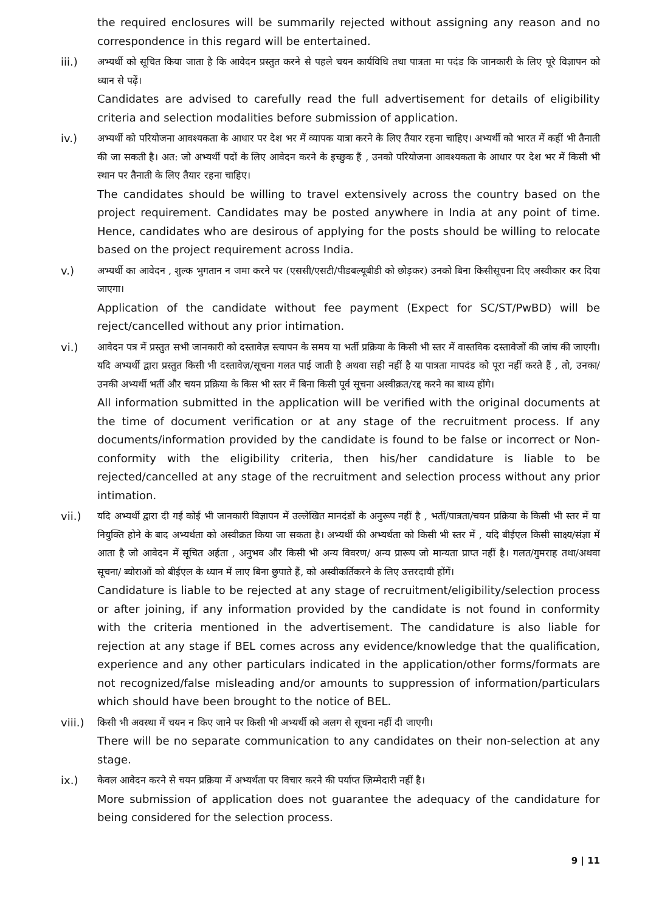the required enclosures will be summarily rejected without assigning any reason and no correspondence in this regard will be entertained.
iii.) अभ्यर्थी को सूचित किया जाता है कि आवेदन प्रस्तुत करने से पहले चयन कार्यविधि तथा पात्रता मा पदंड कि जानकारी के लिए पूरे विज्ञापन को ध्यान से पढ़ें।
Candidates are advised to carefully read the full advertisement for details of eligibility criteria and selection modalities before submission of application.
iv.) अभ्यर्थी को परियोजना आवश्यकता के आधार पर देश भर में व्यापक यात्रा करने के लिए तैयार रहना चाहिए। अभ्यर्थी को भारत में कहीं भी तैनाती की जा सकती है। अत: जो अभ्यर्थी पदों के लिए आवेदन करने के इच्छुक हैं , उनको परियोजना आवश्यकता के आधार पर देश भर में किसी भी स्थान पर तैनाती के लिए तैयार रहना चाहिए।
The candidates should be willing to travel extensively across the country based on the project requirement. Candidates may be posted anywhere in India at any point of time. Hence, candidates who are desirous of applying for the posts should be willing to relocate based on the project requirement across India.
v.) अभ्यर्थी का आवेदन , शुल्क भुगतान न जमा करने पर (एससी/एसटी/पीडबल्यूबीडी को छोड़कर) उनको बिना किसीसूचना दिए अस्वीकार कर दिया जाएगा।
Application of the candidate without fee payment (Expect for SC/ST/PwBD) will be reject/cancelled without any prior intimation.
vi.) आवेदन पत्र में प्रस्तुत सभी जानकारी को दस्तावेज़ स्त्यापन के समय या भर्ती प्रक्रिया के किसी भी स्तर में वास्तविक दस्तावेजों की जांच की जाएगी। यदि अभ्यर्थी द्वारा प्रस्तुत किसी भी दस्तावेज़/सूचना गलत पाई जाती है अथवा सही नहीं है या पात्रता मापदंड को पूरा नहीं करते हैं , तो, उनका/उनकी अभ्यर्थी भर्ती और चयन प्रक्रिया के किस भी स्तर में बिना किसी पूर्व सूचना अस्वीक्रत/रद्द करने का बाध्य होंगे।
All information submitted in the application will be verified with the original documents at the time of document verification or at any stage of the recruitment process. If any documents/information provided by the candidate is found to be false or incorrect or Non-conformity with the eligibility criteria, then his/her candidature is liable to be rejected/cancelled at any stage of the recruitment and selection process without any prior intimation.
vii.) यदि अभ्यर्थी द्वारा दी गई कोई भी जानकारी विज्ञापन में उल्लेखित मानदंडों के अनुरूप नहीं है , भर्ती/पात्रता/चयन प्रक्रिया के किसी भी स्तर में या नियुक्ति होने के बाद अभ्यर्थता को अस्वीक्रत किया जा सकता है। अभ्यर्थी की अभ्यर्थता को किसी भी स्तर में , यदि बीईएल किसी साक्ष्य/संज्ञा में आता है जो आवेदन में सूचित अर्हता , अनुभव और किसी भी अन्य विवरण/ अन्य प्रारूप जो मान्यता प्राप्त नहीं है। गलत/गुमराह तथा/अथवा सूचना/ ब्योराओं को बीईएल के ध्यान में लाए बिना छुपाते हैं, को अस्वीकर्तिकरने के लिए उत्तरदायी होंगें।
Candidature is liable to be rejected at any stage of recruitment/eligibility/selection process or after joining, if any information provided by the candidate is not found in conformity with the criteria mentioned in the advertisement. The candidature is also liable for rejection at any stage if BEL comes across any evidence/knowledge that the qualification, experience and any other particulars indicated in the application/other forms/formats are not recognized/false misleading and/or amounts to suppression of information/particulars which should have been brought to the notice of BEL.
viii.)
किसी भी अवस्था में चयन न किए जाने पर किसी भी अभ्यर्थी को अलग से सूचना नहीं दी जाएगी।
There will be no separate communication to any candidates on their non-selection at any stage.
ix.) केवल आवेदन करने से चयन प्रक्रिया में अभ्यर्थता पर विचार करने की पर्याप्त ज़िम्मेदारी नहीं है।
More submission of application does not guarantee the adequacy of the candidature for being considered for the selection process.
9 | 11